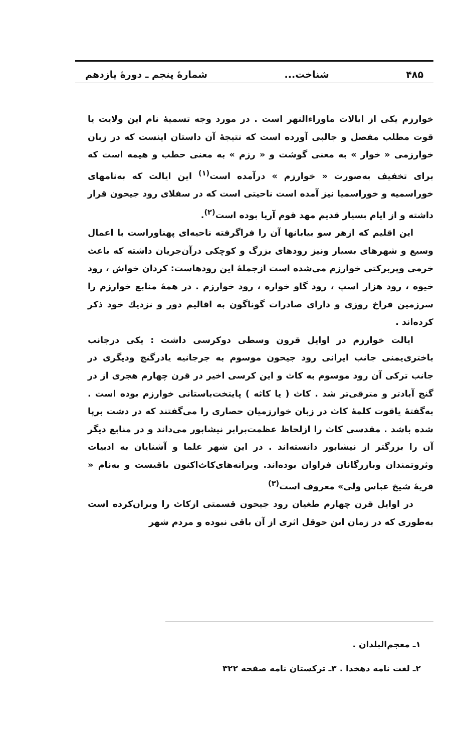۴۸۵ شناخت... شمارهٔ پنجم ـ دورهٔ یازدهم
خوارزم یکی از ایالات ماوراءالنهر است . در مورد وجه تسمیهٔ نام این ولایت یا قوت مطلب مفصل و جالبی آورده است که نتیجهٔ آن داستان اینست که در زبان خوارزمی « خوار » به معنی گوشت و « رزم » به معنی حطب و هیمه است که برای تخفیف به‌صورت « خوارزم » درآمده است<sup>(۱)</sup> این ایالت که به‌نامهای خوراسمیه و خوراسمیا نیز آمده است ناحیتی است که در سفلای رود جیحون قرار داشته و از ایام بسیار قدیم مهد قوم آریا بوده است<sup>(۲)</sup>.
این اقلیم که ازهر سو بیابانها آن را فراگرفته ناحیه‌ای پهناوراست با اعمال وسیع و شهرهای بسیار ونیز رودهای بزرگ و کوچکی درآن‌جریان داشته که باعث خرمی وپربرکتی خوارزم می‌شده است ازجملهٔ این رودهاست: کردان خواش ، رود خیوه ، رود هزار اسپ ، رود گاو خواره ، رود خوارزم . در همهٔ منابع خوارزم را سرزمین فراخ روزی و دارای صادرات گوناگون به اقالیم دور و نزدیك خود ذکر کرده‌اند .
ایالت خوارزم در اوایل قرون وسطی دوکرسی داشت : یکی درجانب باختری‌یمنی جانب ایرانی رود جیحون موسوم به جرجانیه یادرگنج ودیگری در جانب ترکی آن رود موسوم به کاث و این کرسی اخیر در قرن چهارم هجری از در گنج آبادتر و مترقی‌تر شد . کاث ( یا کاثه ) پایتخت‌باستانی خوارزم بوده است . به‌گفتهٔ یاقوت کلمهٔ کاث در زبان خوارزمیان حصاری را می‌گفتند که در دشت برپا شده باشد . مقدسی کاث را ازلحاظ عظمت‌برابر نیشابور می‌داند و در منابع دیگر آن را بزرگتر از نیشابور دانسته‌اند . در این شهر علما و آشنایان به ادبیات وثروتمندان وبازرگانان فراوان بوده‌اند. ویرانه‌های‌کاث‌اکنون باقیست و به‌نام « قریهٔ شیخ عباس ولی» معروف است<sup>(۳)</sup>
در اوایل قرن چهارم طغیان رود جیحون قسمتی ازکاث را ویران‌کرده است به‌طوری که در زمان ابن حوقل اثری از آن باقی نبوده و مردم شهر
۱ـ معجم‌البلدان .
۲ـ لغت نامه دهخدا . ۳ـ ترکستان نامه صفحه ۳۲۲